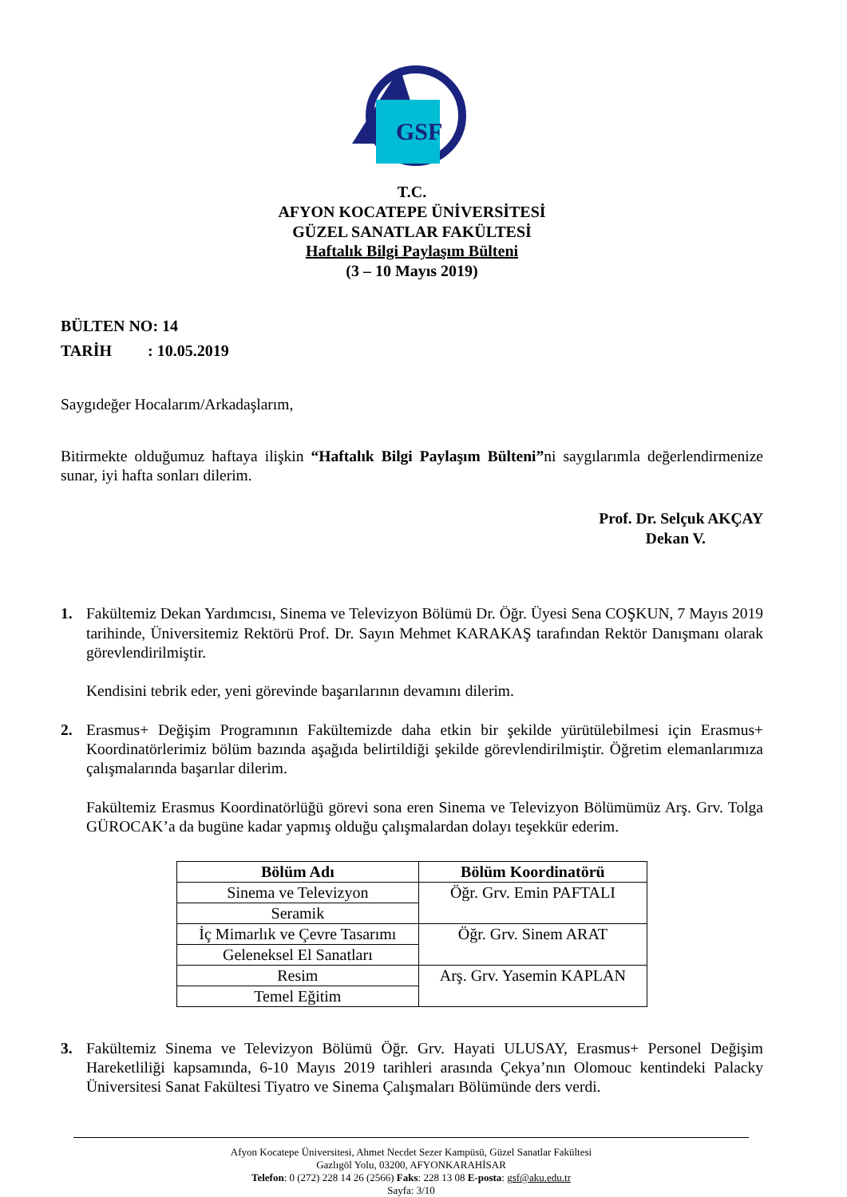GSF
T.C.
AFYON KOCATEPE ÜNİVERSİTESİ
GÜZEL SANATLAR FAKÜLTESİ
Haftalık Bilgi Paylaşım Bülteni
(3 – 10 Mayıs 2019)
BÜLTEN NO: 14
TARİH : 10.05.2019
Saygıdeğer Hocalarım/Arkadaşlarım,
Bitirmekte olduğumuz haftaya ilişkin “Haftalık Bilgi Paylaşım Bülteni”ni saygılarımla değerlendirmenize sunar, iyi hafta sonları dilerim.
Prof. Dr. Selçuk AKÇAY
Dekan V.
1. Fakültemiz Dekan Yardımcısı, Sinema ve Televizyon Bölümü Dr. Öğr. Üyesi Sena COŞKUN, 7 Mayıs 2019 tarihinde, Üniversitemiz Rektörü Prof. Dr. Sayın Mehmet KARAKAŞ tarafından Rektör Danışmanı olarak görevlendirilmiştir.
Kendisini tebrik eder, yeni görevinde başarılarının devamını dilerim.
2. Erasmus+ Değişim Programının Fakültemizde daha etkin bir şekilde yürütülebilmesi için Erasmus+ Koordinatörlerimiz bölüm bazında aşağıda belirtildiği şekilde görevlendirilmiştir. Öğretim elemanlarımıza çalışmalarında başarılar dilerim.
Fakültemiz Erasmus Koordinatörlüğü görevi sona eren Sinema ve Televizyon Bölümümüz Arş. Grv. Tolga GÜROCAK’a da bugüne kadar yapmış olduğu çalışmalardan dolayı teşekkür ederim.
| Bölüm Adı | Bölüm Koordinatörü |
| --- | --- |
| Sinema ve Televizyon | Öğr. Grv. Emin PAFTALI |
| Seramik | |
| İç Mimarlık ve Çevre Tasarımı | Öğr. Grv. Sinem ARAT |
| Geleneksel El Sanatları | |
| Resim | Arş. Grv. Yasemin KAPLAN |
| Temel Eğitim | |
3. Fakültemiz Sinema ve Televizyon Bölümü Öğr. Grv. Hayati ULUSAY, Erasmus+ Personel Değişim Hareketliliği kapsamında, 6-10 Mayıs 2019 tarihleri arasında Çekya’nın Olomouc kentindeki Palacky Üniversitesi Sanat Fakültesi Tiyatro ve Sinema Çalışmaları Bölümünde ders verdi.
Afyon Kocatepe Üniversitesi, Ahmet Necdet Sezer Kampüsü, Güzel Sanatlar Fakültesi
Gazlıgöl Yolu, 03200, AFYONKARAHİSAR
Telefon: 0 (272) 228 14 26 (2566) Faks: 228 13 08 E-posta: gsf@aku.edu.tr
Sayfa: 3/10